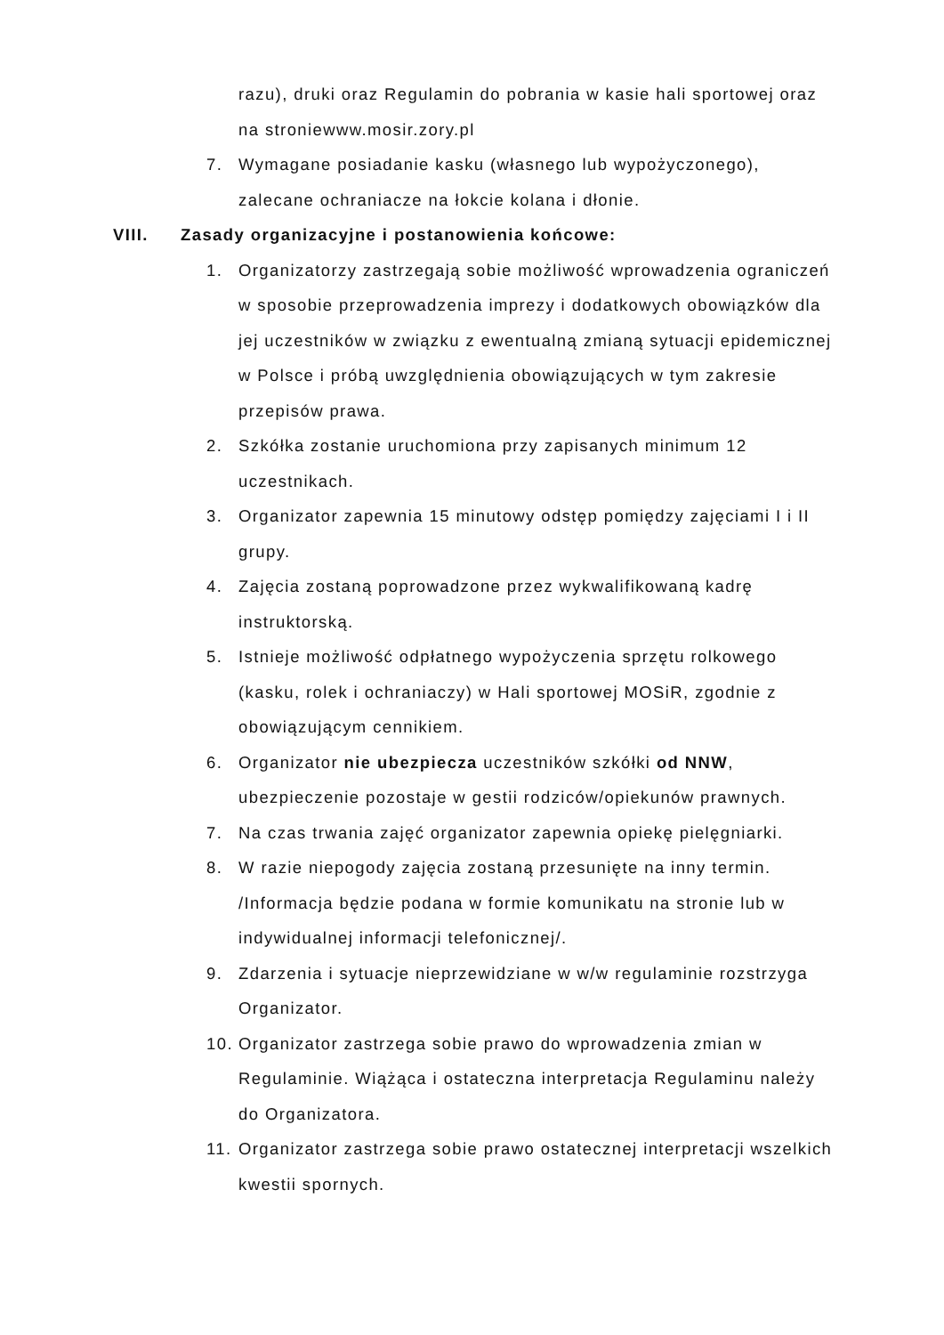razu), druki oraz Regulamin do pobrania w kasie hali sportowej oraz na stroniewww.mosir.zory.pl
7. Wymagane posiadanie kasku (własnego lub wypożyczonego), zalecane ochraniacze na łokcie kolana i dłonie.
VIII. Zasady organizacyjne i postanowienia końcowe:
1. Organizatorzy zastrzegają sobie możliwość wprowadzenia ograniczeń w sposobie przeprowadzenia imprezy i dodatkowych obowiązków dla jej uczestników w związku z ewentualną zmianą sytuacji epidemicznej w Polsce i próbą uwzględnienia obowiązujących w tym zakresie przepisów prawa.
2. Szkółka zostanie uruchomiona przy zapisanych minimum 12 uczestnikach.
3. Organizator zapewnia 15 minutowy odstęp pomiędzy zajęciami I i II grupy.
4. Zajęcia zostaną poprowadzone przez wykwalifikowaną kadrę instruktorską.
5. Istnieje możliwość odpłatnego wypożyczenia sprzętu rolkowego (kasku, rolek i ochraniaczy) w Hali sportowej MOSiR, zgodnie z obowiązującym cennikiem.
6. Organizator nie ubezpiecza uczestników szkółki od NNW, ubezpieczenie pozostaje w gestii rodziców/opiekunów prawnych.
7. Na czas trwania zajęć organizator zapewnia opiekę pielęgniarki.
8. W razie niepogody zajęcia zostaną przesunięte na inny termin. /Informacja będzie podana w formie komunikatu na stronie lub w indywidualnej informacji telefonicznej/.
9. Zdarzenia i sytuacje nieprzewidziane w w/w regulaminie rozstrzyga Organizator.
10. Organizator zastrzega sobie prawo do wprowadzenia zmian w Regulaminie. Wiążąca i ostateczna interpretacja Regulaminu należy do Organizatora.
11. Organizator zastrzega sobie prawo ostatecznej interpretacji wszelkich kwestii spornych.